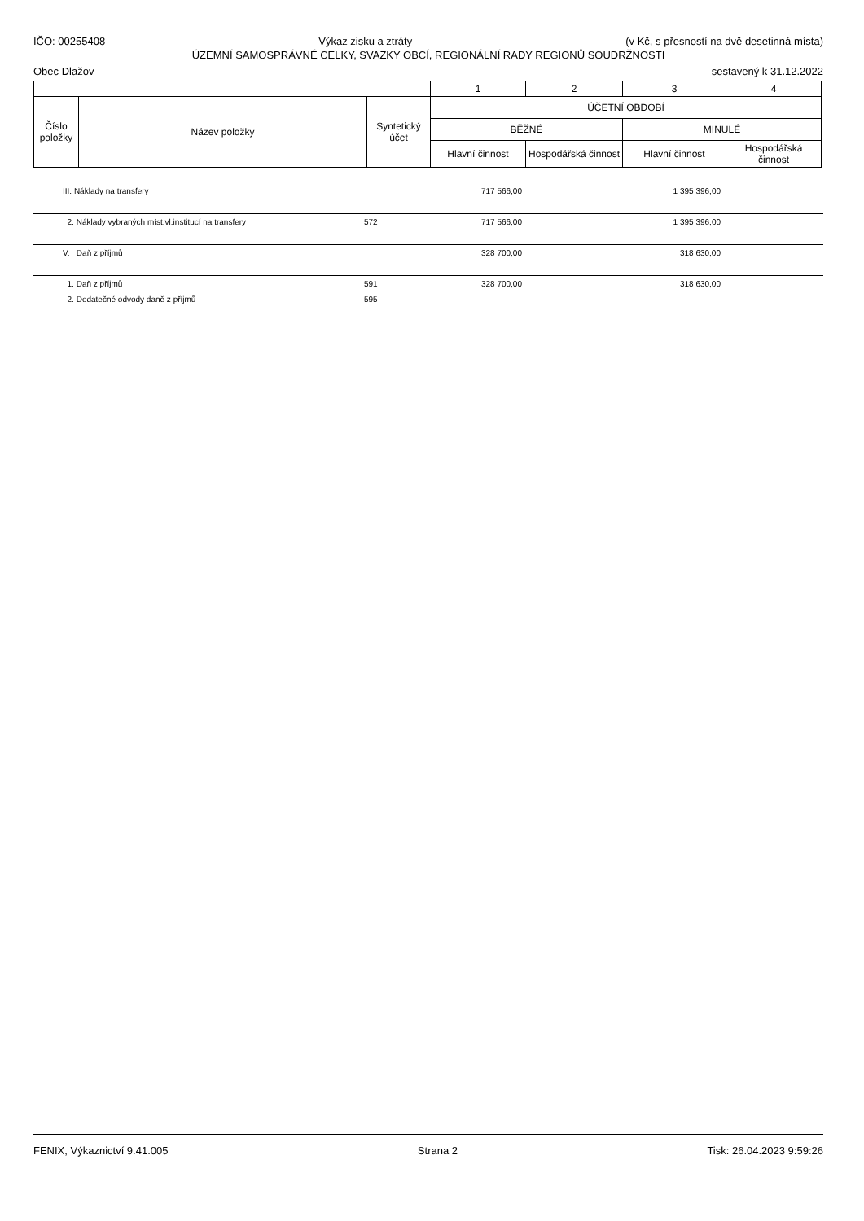IČO: 00255408 Výkaz zisku a ztráty (v Kč, s přesností na dvě desetinná místa)
ÚZEMNÍ SAMOSPRÁVNÉ CELKY, SVAZKY OBCÍ, REGIONÁLNÍ RADY REGIONŮ SOUDRŽNOSTI
Obec Dlažov sestavený k 31.12.2022
| | | | 1 | 2 | 3 | 4 |
| Číslo položky | Název položky | Syntetický účet | ÚČETNÍ OBDOBÍ | | | |
| | | | BĚŽNÉ | | MINULÉ | |
| | | | Hlavní činnost | Hospodářská činnost | Hlavní činnost | Hospodářská činnost |
| | III. Náklady na transfery | | 717 566,00 | 1 395 396,00 | |
| | 2. Náklady vybraných míst.vl.institucí na transfery | 572 | 717 566,00 | 1 395 396,00 | |
| | V. Daň z příjmů | | 328 700,00 | 318 630,00 | |
| | 1. Daň z příjmů | 591 | 328 700,00 | 318 630,00 | |
| | 2. Dodatečné odvody daně z příjmů | 595 | | | |
FENIX, Výkaznictví 9.41.005 Strana 2 Tisk: 26.04.2023 9:59:26